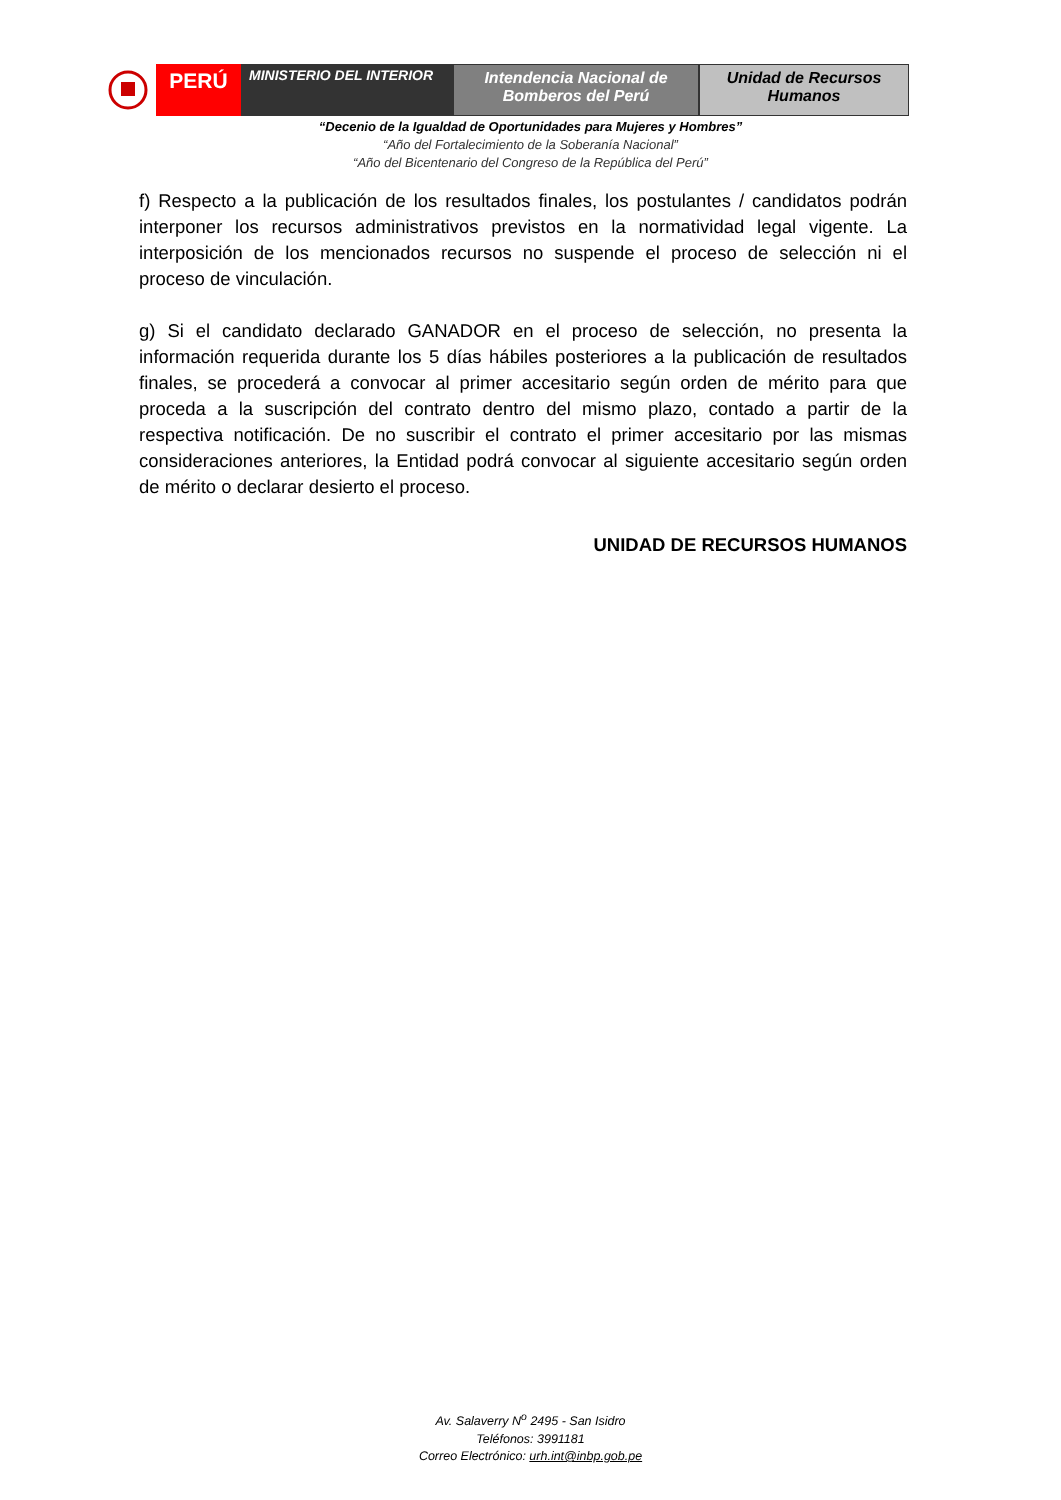PERÚ
MINISTERIO DEL INTERIOR Intendencia Nacional de
Bomberos del Perú
Unidad de Recursos
Humanos
“Decenio de la Igualdad de Oportunidades para Mujeres y Hombres”
“Año del Fortalecimiento de la Soberanía Nacional”
“Año del Bicentenario del Congreso de la República del Perú”
f) Respecto a la publicación de los resultados finales, los postulantes / candidatos podrán interponer los recursos administrativos previstos en la normatividad legal vigente. La interposición de los mencionados recursos no suspende el proceso de selección ni el proceso de vinculación.
g) Si el candidato declarado GANADOR en el proceso de selección, no presenta la información requerida durante los 5 días hábiles posteriores a la publicación de resultados finales, se procederá a convocar al primer accesitario según orden de mérito para que proceda a la suscripción del contrato dentro del mismo plazo, contado a partir de la respectiva notificación. De no suscribir el contrato el primer accesitario por las mismas consideraciones anteriores, la Entidad podrá convocar al siguiente accesitario según orden de mérito o declarar desierto el proceso.
UNIDAD DE RECURSOS HUMANOS
Av. Salaverry N<sup>o</sup> 2495 - San Isidro
Teléfonos: 3991181
Correo Electrónico: urh.int@inbp.gob.pe